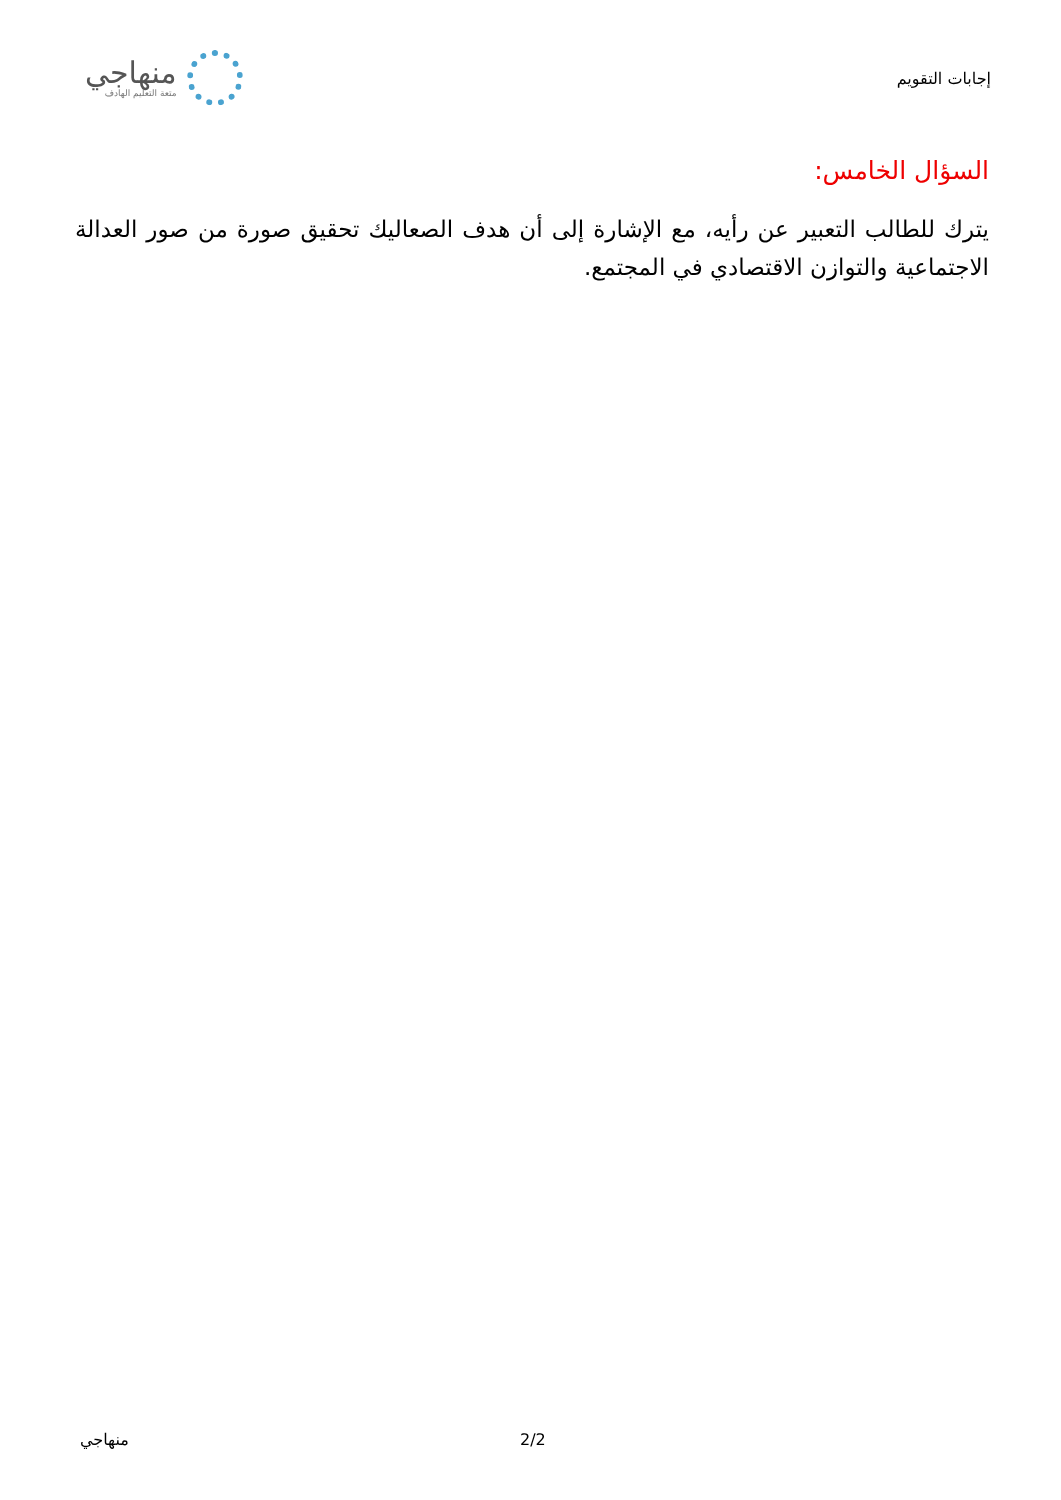إجابات التقويم
منهاجي
متعة التعليم الهادف
السؤال الخامس:
يترك للطالب التعبير عن رأيه، مع الإشارة إلى أن هدف الصعاليك تحقيق صورة من صور العدالة الاجتماعية والتوازن الاقتصادي في المجتمع.
منهاجي 2/2